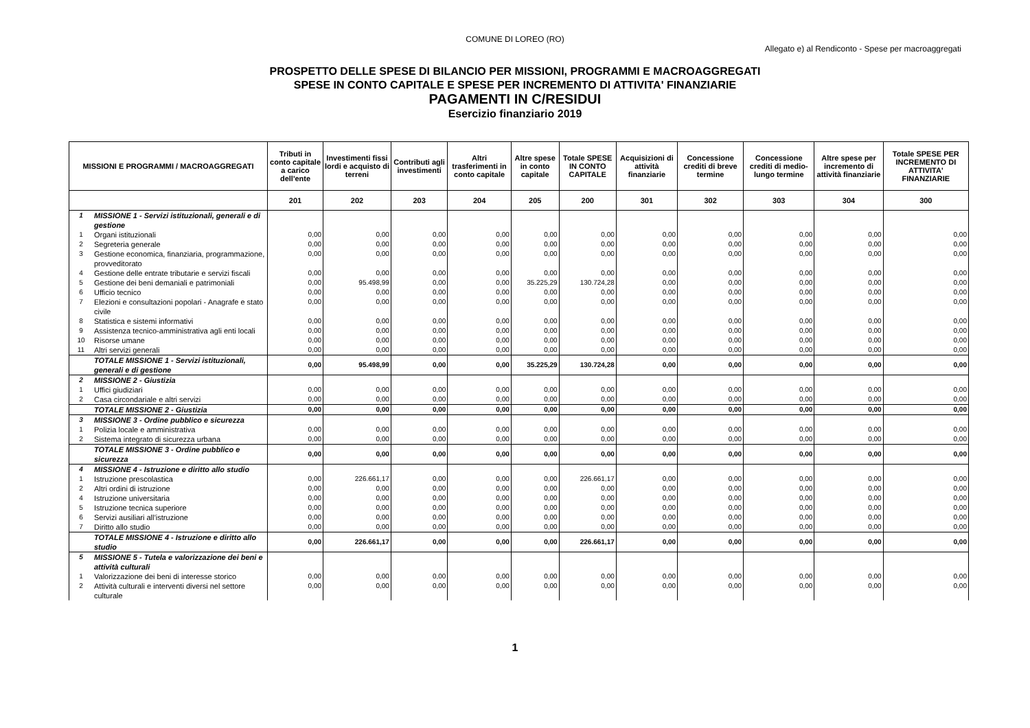COMUNE DI LOREO (RO)
Allegato e) al Rendiconto - Spese per macroaggregati
PROSPETTO DELLE SPESE DI BILANCIO PER MISSIONI, PROGRAMMI E MACROAGGREGATI
SPESE IN CONTO CAPITALE E SPESE PER INCREMENTO DI ATTIVITA' FINANZIARIE
PAGAMENTI IN C/RESIDUI
Esercizio finanziario 2019
| MISSIONI E PROGRAMMI / MACROAGGREGATI | | Tributi in conto capitale a carico dell'ente | Investimenti fissi lordi e acquisto di terreni | Contributi agli investimenti | Altri trasferimenti in conto capitale | Altre spese in conto capitale | Totale SPESE IN CONTO CAPITALE | Acquisizioni di attività finanziarie | Concessione crediti di breve termine | Concessione crediti di medio-lungo termine | Altre spese per incremento di attività finanziarie | Totale SPESE PER INCREMENTO DI ATTIVITA' FINANZIARIE |
| --- | --- | --- | --- | --- | --- | --- | --- | --- | --- | --- | --- | --- |
| | | 201 | 202 | 203 | 204 | 205 | 200 | 301 | 302 | 303 | 304 | 300 |
| 1 | MISSIONE 1 - Servizi istituzionali, generali e di gestione | | | | | | | | | | | |
| 1 | Organi istituzionali | 0,00 | 0,00 | 0,00 | 0,00 | 0,00 | 0,00 | 0,00 | 0,00 | 0,00 | 0,00 | 0,00 |
| 2 | Segreteria generale | 0,00 | 0,00 | 0,00 | 0,00 | 0,00 | 0,00 | 0,00 | 0,00 | 0,00 | 0,00 | 0,00 |
| 3 | Gestione economica, finanziaria, programmazione, provveditorato | 0,00 | 0,00 | 0,00 | 0,00 | 0,00 | 0,00 | 0,00 | 0,00 | 0,00 | 0,00 | 0,00 |
| 4 | Gestione delle entrate tributarie e servizi fiscali | 0,00 | 0,00 | 0,00 | 0,00 | 0,00 | 0,00 | 0,00 | 0,00 | 0,00 | 0,00 | 0,00 |
| 5 | Gestione dei beni demaniali e patrimoniali | 0,00 | 95.498,99 | 0,00 | 0,00 | 35.225,29 | 130.724,28 | 0,00 | 0,00 | 0,00 | 0,00 | 0,00 |
| 6 | Ufficio tecnico | 0,00 | 0,00 | 0,00 | 0,00 | 0,00 | 0,00 | 0,00 | 0,00 | 0,00 | 0,00 | 0,00 |
| 7 | Elezioni e consultazioni popolari - Anagrafe e stato civile | 0,00 | 0,00 | 0,00 | 0,00 | 0,00 | 0,00 | 0,00 | 0,00 | 0,00 | 0,00 | 0,00 |
| 8 | Statistica e sistemi informativi | 0,00 | 0,00 | 0,00 | 0,00 | 0,00 | 0,00 | 0,00 | 0,00 | 0,00 | 0,00 | 0,00 |
| 9 | Assistenza tecnico-amministrativa agli enti locali | 0,00 | 0,00 | 0,00 | 0,00 | 0,00 | 0,00 | 0,00 | 0,00 | 0,00 | 0,00 | 0,00 |
| 10 | Risorse umane | 0,00 | 0,00 | 0,00 | 0,00 | 0,00 | 0,00 | 0,00 | 0,00 | 0,00 | 0,00 | 0,00 |
| 11 | Altri servizi generali | 0,00 | 0,00 | 0,00 | 0,00 | 0,00 | 0,00 | 0,00 | 0,00 | 0,00 | 0,00 | 0,00 |
| | TOTALE MISSIONE 1 - Servizi istituzionali, generali e di gestione | 0,00 | 95.498,99 | 0,00 | 0,00 | 35.225,29 | 130.724,28 | 0,00 | 0,00 | 0,00 | 0,00 | 0,00 |
| 2 | MISSIONE 2 - Giustizia | | | | | | | | | | | |
| 1 | Uffici giudiziari | 0,00 | 0,00 | 0,00 | 0,00 | 0,00 | 0,00 | 0,00 | 0,00 | 0,00 | 0,00 | 0,00 |
| 2 | Casa circondariale e altri servizi | 0,00 | 0,00 | 0,00 | 0,00 | 0,00 | 0,00 | 0,00 | 0,00 | 0,00 | 0,00 | 0,00 |
| | TOTALE MISSIONE 2 - Giustizia | 0,00 | 0,00 | 0,00 | 0,00 | 0,00 | 0,00 | 0,00 | 0,00 | 0,00 | 0,00 | 0,00 |
| 3 | MISSIONE 3 - Ordine pubblico e sicurezza | | | | | | | | | | | |
| 1 | Polizia locale e amministrativa | 0,00 | 0,00 | 0,00 | 0,00 | 0,00 | 0,00 | 0,00 | 0,00 | 0,00 | 0,00 | 0,00 |
| 2 | Sistema integrato di sicurezza urbana | 0,00 | 0,00 | 0,00 | 0,00 | 0,00 | 0,00 | 0,00 | 0,00 | 0,00 | 0,00 | 0,00 |
| | TOTALE MISSIONE 3 - Ordine pubblico e sicurezza | 0,00 | 0,00 | 0,00 | 0,00 | 0,00 | 0,00 | 0,00 | 0,00 | 0,00 | 0,00 | 0,00 |
| 4 | MISSIONE 4 - Istruzione e diritto allo studio | | | | | | | | | | | |
| 1 | Istruzione prescolastica | 0,00 | 226.661,17 | 0,00 | 0,00 | 0,00 | 226.661,17 | 0,00 | 0,00 | 0,00 | 0,00 | 0,00 |
| 2 | Altri ordini di istruzione | 0,00 | 0,00 | 0,00 | 0,00 | 0,00 | 0,00 | 0,00 | 0,00 | 0,00 | 0,00 | 0,00 |
| 4 | Istruzione universitaria | 0,00 | 0,00 | 0,00 | 0,00 | 0,00 | 0,00 | 0,00 | 0,00 | 0,00 | 0,00 | 0,00 |
| 5 | Istruzione tecnica superiore | 0,00 | 0,00 | 0,00 | 0,00 | 0,00 | 0,00 | 0,00 | 0,00 | 0,00 | 0,00 | 0,00 |
| 6 | Servizi ausiliari all’istruzione | 0,00 | 0,00 | 0,00 | 0,00 | 0,00 | 0,00 | 0,00 | 0,00 | 0,00 | 0,00 | 0,00 |
| 7 | Diritto allo studio | 0,00 | 0,00 | 0,00 | 0,00 | 0,00 | 0,00 | 0,00 | 0,00 | 0,00 | 0,00 | 0,00 |
| | TOTALE MISSIONE 4 - Istruzione e diritto allo studio | 0,00 | 226.661,17 | 0,00 | 0,00 | 0,00 | 226.661,17 | 0,00 | 0,00 | 0,00 | 0,00 | 0,00 |
| 5 | MISSIONE 5 - Tutela e valorizzazione dei beni e attività culturali | | | | | | | | | | | |
| 1 | Valorizzazione dei beni di interesse storico | 0,00 | 0,00 | 0,00 | 0,00 | 0,00 | 0,00 | 0,00 | 0,00 | 0,00 | 0,00 | 0,00 |
| 2 | Attività culturali e interventi diversi nel settore culturale | 0,00 | 0,00 | 0,00 | 0,00 | 0,00 | 0,00 | 0,00 | 0,00 | 0,00 | 0,00 | 0,00 |
1